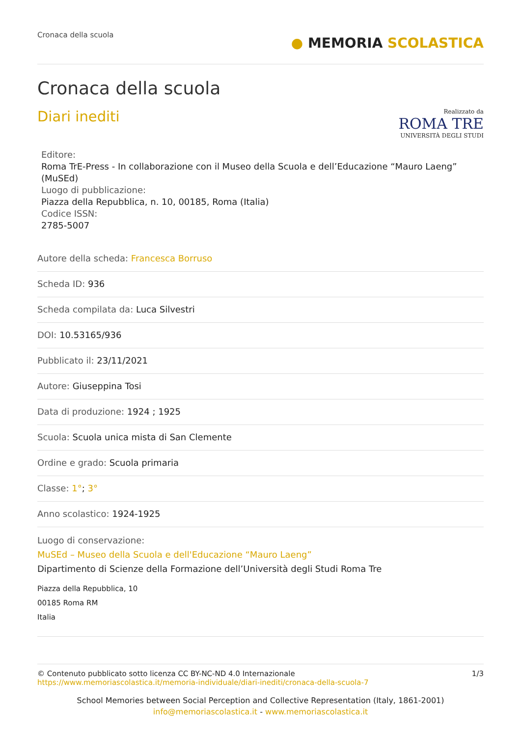Cronaca della scuola
● MEMORIA SCOLASTICA
Cronaca della scuola
Diari inediti
Realizzato da
ROMA TRE
UNIVERSITÀ DEGLI STUDI
Editore:
Roma TrE-Press - In collaborazione con il Museo della Scuola e dell’Educazione “Mauro Laeng” (MuSEd)
Luogo di pubblicazione:
Piazza della Repubblica, n. 10, 00185, Roma (Italia)
Codice ISSN:
2785-5007
Autore della scheda: Francesca Borruso
Scheda ID: 936
Scheda compilata da: Luca Silvestri
DOI: 10.53165/936
Pubblicato il: 23/11/2021
Autore: Giuseppina Tosi
Data di produzione: 1924 ; 1925
Scuola: Scuola unica mista di San Clemente
Ordine e grado: Scuola primaria
Classe: 1°; 3°
Anno scolastico: 1924-1925
Luogo di conservazione:
MuSEd – Museo della Scuola e dell'Educazione “Mauro Laeng”
Dipartimento di Scienze della Formazione dell’Università degli Studi Roma Tre
Piazza della Repubblica, 10
00185 Roma RM
Italia
© Contenuto pubblicato sotto licenza CC BY-NC-ND 4.0 Internazionale
https://www.memoriascolastica.it/memoria-individuale/diari-inediti/cronaca-della-scuola-7
1/3
School Memories between Social Perception and Collective Representation (Italy, 1861-2001)
info@memoriascolastica.it - www.memoriascolastica.it